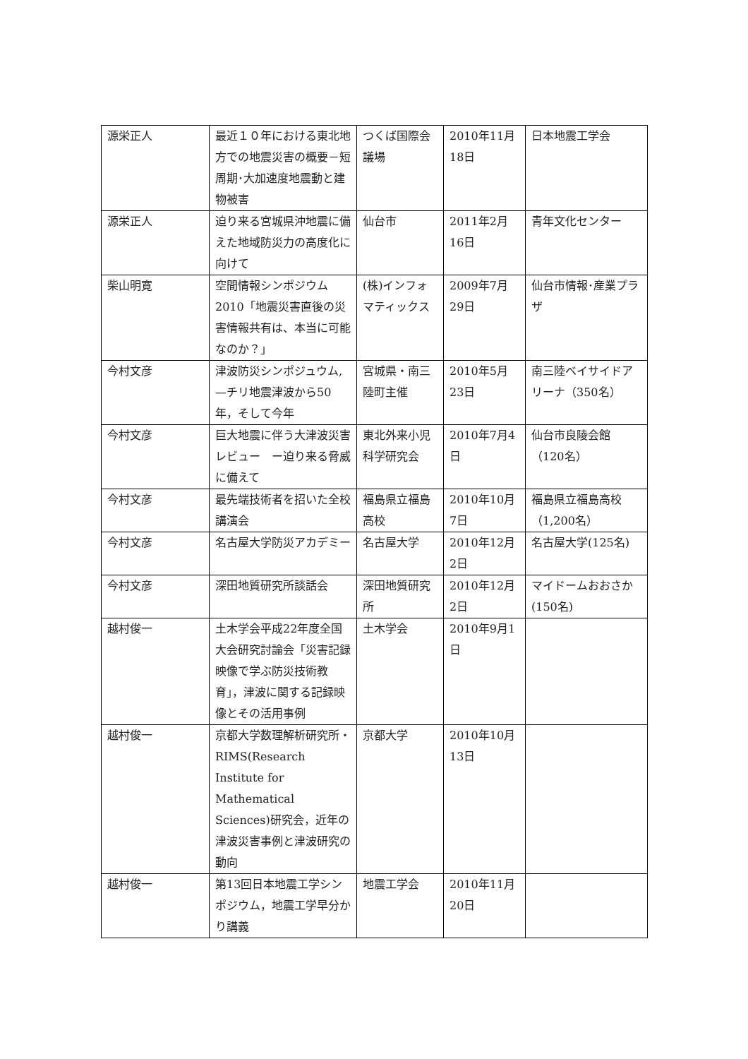| 源栄正人 | 最近１０年における東北地方での地震災害の概要－短周期･大加速度地震動と建物被害 | つくば国際会議場 | 2010年11月18日 | 日本地震工学会 |
| 源栄正人 | 迫り来る宮城県沖地震に備えた地域防災力の高度化に向けて | 仙台市 | 2011年2月16日 | 青年文化センター |
| 柴山明寛 | 空間情報シンポジウム2010「地震災害直後の災害情報共有は、本当に可能なのか？」 | (株)インフォマティックス | 2009年7月29日 | 仙台市情報･産業プラザ |
| 今村文彦 | 津波防災シンポジュウム, —チリ地震津波から50年，そして今年 | 宮城県・南三陸町主催 | 2010年5月23日 | 南三陸ベイサイドアリーナ（350名） |
| 今村文彦 | 巨大地震に伴う大津波災害レビュー ー迫り来る脅威に備えて | 東北外来小児科学研究会 | 2010年7月4日 | 仙台市良陵会館（120名） |
| 今村文彦 | 最先端技術者を招いた全校講演会 | 福島県立福島高校 | 2010年10月7日 | 福島県立福島高校（1,200名） |
| 今村文彦 | 名古屋大学防災アカデミー | 名古屋大学 | 2010年12月2日 | 名古屋大学(125名) |
| 今村文彦 | 深田地質研究所談話会 | 深田地質研究所 | 2010年12月2日 | マイドームおおさか(150名) |
| 越村俊一 | 土木学会平成22年度全国大会研究討論会「災害記録映像で学ぶ防災技術教育」，津波に関する記録映像とその活用事例 | 土木学会 | 2010年9月1日 | |
| 越村俊一 | 京都大学数理解析研究所・RIMS(Research Institute for Mathematical Sciences)研究会，近年の津波災害事例と津波研究の動向 | 京都大学 | 2010年10月13日 | |
| 越村俊一 | 第13回日本地震工学シンポジウム，地震工学早分かり講義 | 地震工学会 | 2010年11月20日 | |